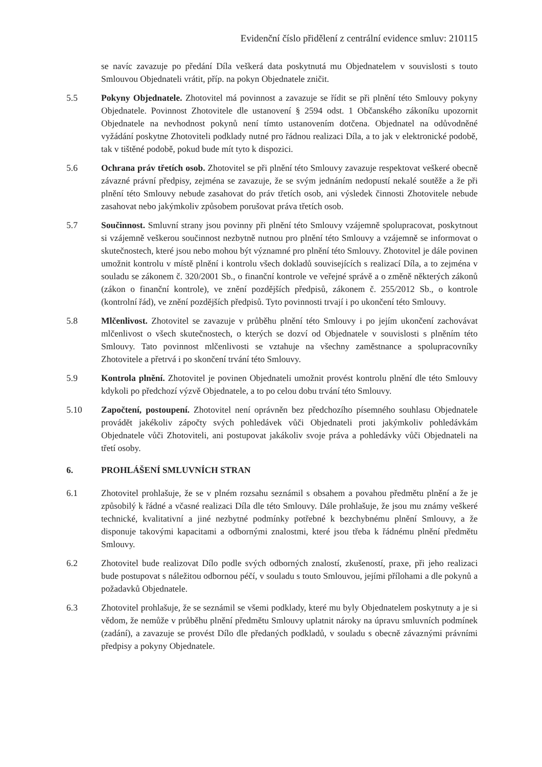Evidenční číslo přidělení z centrální evidence smluv: 210115
se navíc zavazuje po předání Díla veškerá data poskytnutá mu Objednatelem v souvislosti s touto Smlouvou Objednateli vrátit, příp. na pokyn Objednatele zničit.
5.5 Pokyny Objednatele. Zhotovitel má povinnost a zavazuje se řídit se při plnění této Smlouvy pokyny Objednatele. Povinnost Zhotovitele dle ustanovení § 2594 odst. 1 Občanského zákoníku upozornit Objednatele na nevhodnost pokynů není tímto ustanovením dotčena. Objednatel na odůvodněné vyžádání poskytne Zhotoviteli podklady nutné pro řádnou realizaci Díla, a to jak v elektronické podobě, tak v tištěné podobě, pokud bude mít tyto k dispozici.
5.6 Ochrana práv třetích osob. Zhotovitel se při plnění této Smlouvy zavazuje respektovat veškeré obecně závazné právní předpisy, zejména se zavazuje, že se svým jednáním nedopustí nekalé soutěže a že při plnění této Smlouvy nebude zasahovat do práv třetích osob, ani výsledek činnosti Zhotovitele nebude zasahovat nebo jakýmkoliv způsobem porušovat práva třetích osob.
5.7 Součinnost. Smluvní strany jsou povinny při plnění této Smlouvy vzájemně spolupracovat, poskytnout si vzájemně veškerou součinnost nezbytně nutnou pro plnění této Smlouvy a vzájemně se informovat o skutečnostech, které jsou nebo mohou být významné pro plnění této Smlouvy. Zhotovitel je dále povinen umožnit kontrolu v místě plnění i kontrolu všech dokladů souvisejících s realizací Díla, a to zejména v souladu se zákonem č. 320/2001 Sb., o finanční kontrole ve veřejné správě a o změně některých zákonů (zákon o finanční kontrole), ve znění pozdějších předpisů, zákonem č. 255/2012 Sb., o kontrole (kontrolní řád), ve znění pozdějších předpisů. Tyto povinnosti trvají i po ukončení této Smlouvy.
5.8 Mlčenlivost. Zhotovitel se zavazuje v průběhu plnění této Smlouvy i po jejím ukončení zachovávat mlčenlivost o všech skutečnostech, o kterých se dozví od Objednatele v souvislosti s plněním této Smlouvy. Tato povinnost mlčenlivosti se vztahuje na všechny zaměstnance a spolupracovníky Zhotovitele a přetrvá i po skončení trvání této Smlouvy.
5.9 Kontrola plnění. Zhotovitel je povinen Objednateli umožnit provést kontrolu plnění dle této Smlouvy kdykoli po předchozí výzvě Objednatele, a to po celou dobu trvání této Smlouvy.
5.10 Započtení, postoupení. Zhotovitel není oprávněn bez předchozího písemného souhlasu Objednatele provádět jakékoliv zápočty svých pohledávek vůči Objednateli proti jakýmkoliv pohledávkám Objednatele vůči Zhotoviteli, ani postupovat jakákoliv svoje práva a pohledávky vůči Objednateli na třetí osoby.
6. PROHLÁŠENÍ SMLUVNÍCH STRAN
6.1 Zhotovitel prohlašuje, že se v plném rozsahu seznámil s obsahem a povahou předmětu plnění a že je způsobilý k řádné a včasné realizaci Díla dle této Smlouvy. Dále prohlašuje, že jsou mu známy veškeré technické, kvalitativní a jiné nezbytné podmínky potřebné k bezchybnému plnění Smlouvy, a že disponuje takovými kapacitami a odbornými znalostmi, které jsou třeba k řádnému plnění předmětu Smlouvy.
6.2 Zhotovitel bude realizovat Dílo podle svých odborných znalostí, zkušeností, praxe, při jeho realizaci bude postupovat s náležitou odbornou péčí, v souladu s touto Smlouvou, jejími přílohami a dle pokynů a požadavků Objednatele.
6.3 Zhotovitel prohlašuje, že se seznámil se všemi podklady, které mu byly Objednatelem poskytnuty a je si vědom, že nemůže v průběhu plnění předmětu Smlouvy uplatnit nároky na úpravu smluvních podmínek (zadání), a zavazuje se provést Dílo dle předaných podkladů, v souladu s obecně závaznými právními předpisy a pokyny Objednatele.